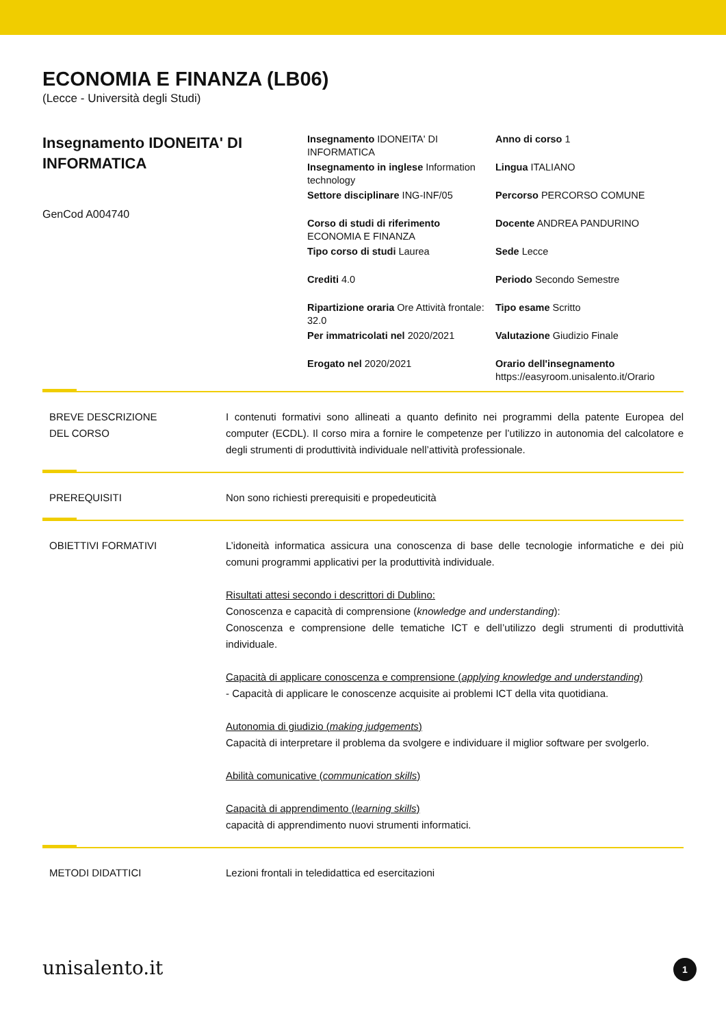ECONOMIA E FINANZA (LB06)
(Lecce - Università degli Studi)
Insegnamento IDONEITA' DI INFORMATICA
GenCod A004740
Insegnamento IDONEITA' DI INFORMATICA
Anno di corso 1
Insegnamento in inglese Information technology
Lingua ITALIANO
Settore disciplinare ING-INF/05
Percorso PERCORSO COMUNE
Corso di studi di riferimento ECONOMIA E FINANZA
Docente ANDREA PANDURINO
Tipo corso di studi Laurea
Sede Lecce
Crediti 4.0
Periodo Secondo Semestre
Ripartizione oraria Ore Attività frontale: 32.0
Tipo esame Scritto
Per immatricolati nel 2020/2021
Valutazione Giudizio Finale
Erogato nel 2020/2021
Orario dell'insegnamento https://easyroom.unisalento.it/Orario
BREVE DESCRIZIONE
DEL CORSO
I contenuti formativi sono allineati a quanto definito nei programmi della patente Europea del computer (ECDL). Il corso mira a fornire le competenze per l’utilizzo in autonomia del calcolatore e degli strumenti di produttività individuale nell’attività professionale.
PREREQUISITI Non sono richiesti prerequisiti e propedeuticità
OBIETTIVI FORMATIVI L’idoneità informatica assicura una conoscenza di base delle tecnologie informatiche e dei più comuni programmi applicativi per la produttività individuale.
Risultati attesi secondo i descrittori di Dublino:
Conoscenza e capacità di comprensione (knowledge and understanding):
Conoscenza e comprensione delle tematiche ICT e dell’utilizzo degli strumenti di produttività individuale.
Capacità di applicare conoscenza e comprensione (applying knowledge and understanding)
- Capacità di applicare le conoscenze acquisite ai problemi ICT della vita quotidiana.
Autonomia di giudizio (making judgements)
Capacità di interpretare il problema da svolgere e individuare il miglior software per svolgerlo.
Abilità comunicative (communication skills)
Capacità di apprendimento (learning skills)
capacità di apprendimento nuovi strumenti informatici.
METODI DIDATTICI Lezioni frontali in teledidattica ed esercitazioni
unisalento.it 1